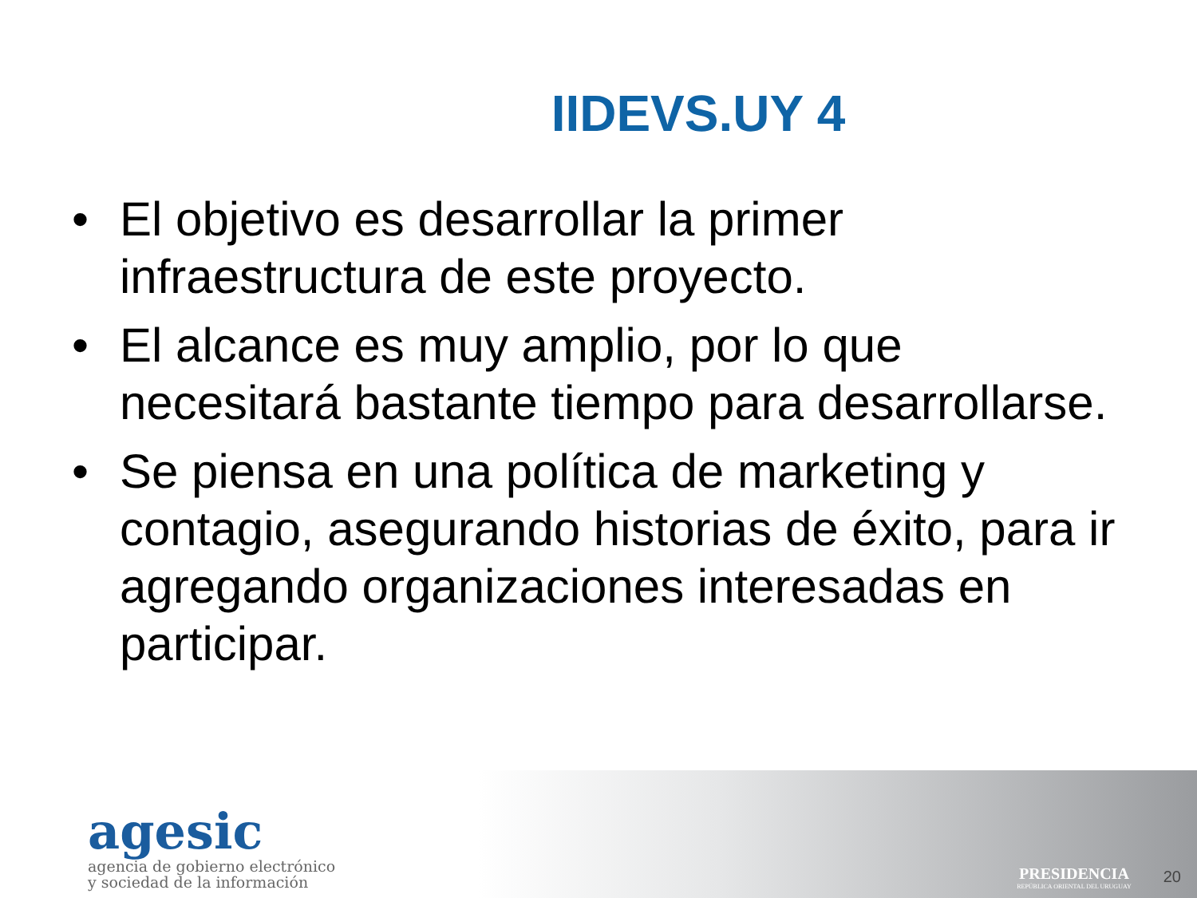IIDEVS.UY 4
• El objetivo es desarrollar la primer infraestructura de este proyecto.
• El alcance es muy amplio, por lo que necesitará bastante tiempo para desarrollarse.
• Se piensa en una política de marketing y contagio, asegurando historias de éxito, para ir agregando organizaciones interesadas en participar.
agesic
agencia de gobierno electrónico
y sociedad de la información
PRESIDENCIA
REPÚBLICA ORIENTAL DEL URUGUAY
20